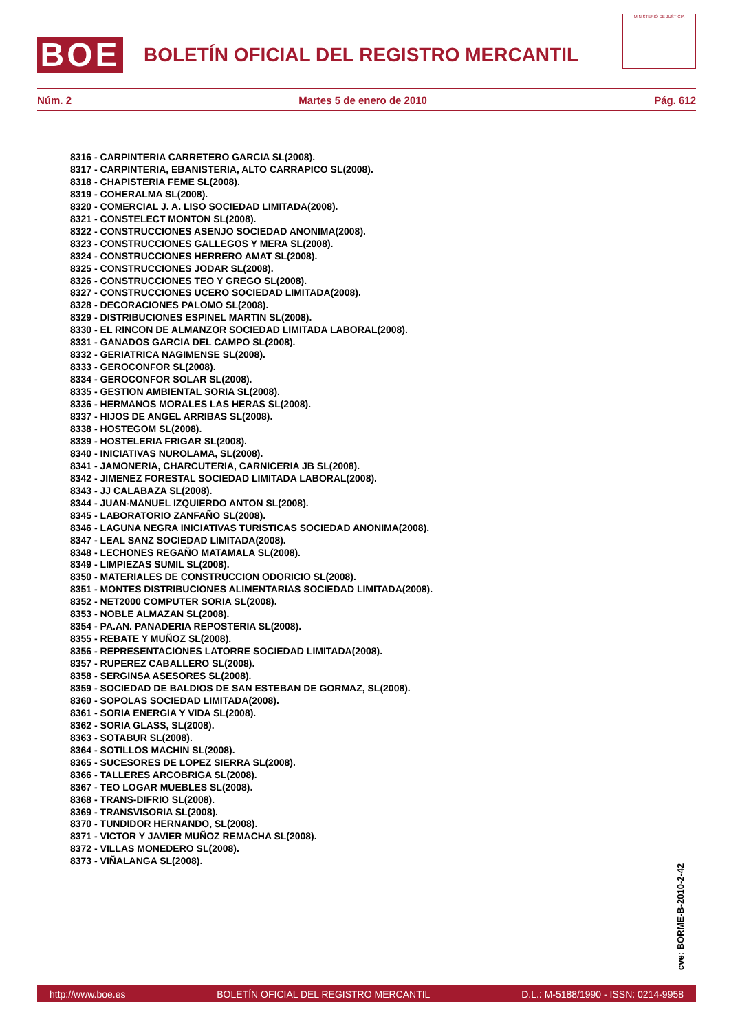BOE
BOLETÍN OFICIAL DEL REGISTRO MERCANTIL
MINISTERIO DE JUSTICIA
Núm. 2 Martes 5 de enero de 2010 Pág. 612
8316 - CARPINTERIA CARRETERO GARCIA SL(2008).
8317 - CARPINTERIA, EBANISTERIA, ALTO CARRAPICO SL(2008).
8318 - CHAPISTERIA FEME SL(2008).
8319 - COHERALMA SL(2008).
8320 - COMERCIAL J. A. LISO SOCIEDAD LIMITADA(2008).
8321 - CONSTELECT MONTON SL(2008).
8322 - CONSTRUCCIONES ASENJO SOCIEDAD ANONIMA(2008).
8323 - CONSTRUCCIONES GALLEGOS Y MERA SL(2008).
8324 - CONSTRUCCIONES HERRERO AMAT SL(2008).
8325 - CONSTRUCCIONES JODAR SL(2008).
8326 - CONSTRUCCIONES TEO Y GREGO SL(2008).
8327 - CONSTRUCCIONES UCERO SOCIEDAD LIMITADA(2008).
8328 - DECORACIONES PALOMO SL(2008).
8329 - DISTRIBUCIONES ESPINEL MARTIN SL(2008).
8330 - EL RINCON DE ALMANZOR SOCIEDAD LIMITADA LABORAL(2008).
8331 - GANADOS GARCIA DEL CAMPO SL(2008).
8332 - GERIATRICA NAGIMENSE SL(2008).
8333 - GEROCONFOR SL(2008).
8334 - GEROCONFOR SOLAR SL(2008).
8335 - GESTION AMBIENTAL SORIA SL(2008).
8336 - HERMANOS MORALES LAS HERAS SL(2008).
8337 - HIJOS DE ANGEL ARRIBAS SL(2008).
8338 - HOSTEGOM SL(2008).
8339 - HOSTELERIA FRIGAR SL(2008).
8340 - INICIATIVAS NUROLAMA, SL(2008).
8341 - JAMONERIA, CHARCUTERIA, CARNICERIA JB SL(2008).
8342 - JIMENEZ FORESTAL SOCIEDAD LIMITADA LABORAL(2008).
8343 - JJ CALABAZA SL(2008).
8344 - JUAN-MANUEL IZQUIERDO ANTON SL(2008).
8345 - LABORATORIO ZANFAÑO SL(2008).
8346 - LAGUNA NEGRA INICIATIVAS TURISTICAS SOCIEDAD ANONIMA(2008).
8347 - LEAL SANZ SOCIEDAD LIMITADA(2008).
8348 - LECHONES REGAÑO MATAMALA SL(2008).
8349 - LIMPIEZAS SUMIL SL(2008).
8350 - MATERIALES DE CONSTRUCCION ODORICIO SL(2008).
8351 - MONTES DISTRIBUCIONES ALIMENTARIAS SOCIEDAD LIMITADA(2008).
8352 - NET2000 COMPUTER SORIA SL(2008).
8353 - NOBLE ALMAZAN SL(2008).
8354 - PA.AN. PANADERIA REPOSTERIA SL(2008).
8355 - REBATE Y MUÑOZ SL(2008).
8356 - REPRESENTACIONES LATORRE SOCIEDAD LIMITADA(2008).
8357 - RUPEREZ CABALLERO SL(2008).
8358 - SERGINSA ASESORES SL(2008).
8359 - SOCIEDAD DE BALDIOS DE SAN ESTEBAN DE GORMAZ, SL(2008).
8360 - SOPOLAS SOCIEDAD LIMITADA(2008).
8361 - SORIA ENERGIA Y VIDA SL(2008).
8362 - SORIA GLASS, SL(2008).
8363 - SOTABUR SL(2008).
8364 - SOTILLOS MACHIN SL(2008).
8365 - SUCESORES DE LOPEZ SIERRA SL(2008).
8366 - TALLERES ARCOBRIGA SL(2008).
8367 - TEO LOGAR MUEBLES SL(2008).
8368 - TRANS-DIFRIO SL(2008).
8369 - TRANSVISORIA SL(2008).
8370 - TUNDIDOR HERNANDO, SL(2008).
8371 - VICTOR Y JAVIER MUÑOZ REMACHA SL(2008).
8372 - VILLAS MONEDERO SL(2008).
8373 - VIÑALANGA SL(2008).
cve: BORME-B-2010-2-42
http://www.boe.es BOLETÍN OFICIAL DEL REGISTRO MERCANTIL D.L.: M-5188/1990 - ISSN: 0214-9958